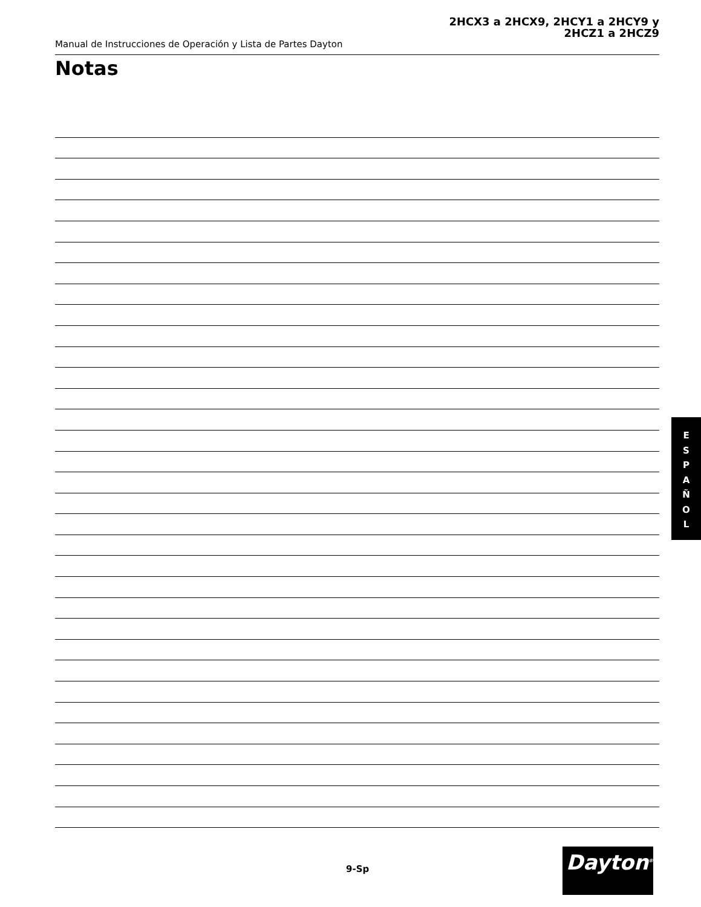2HCX3 a 2HCX9, 2HCY1 a 2HCY9 y
2HCZ1 a 2HCZ9
Manual de Instrucciones de Operación y Lista de Partes Dayton
Notas
E
S
P
A
Ñ
O
L
9-Sp Dayton<sup>®</sup>